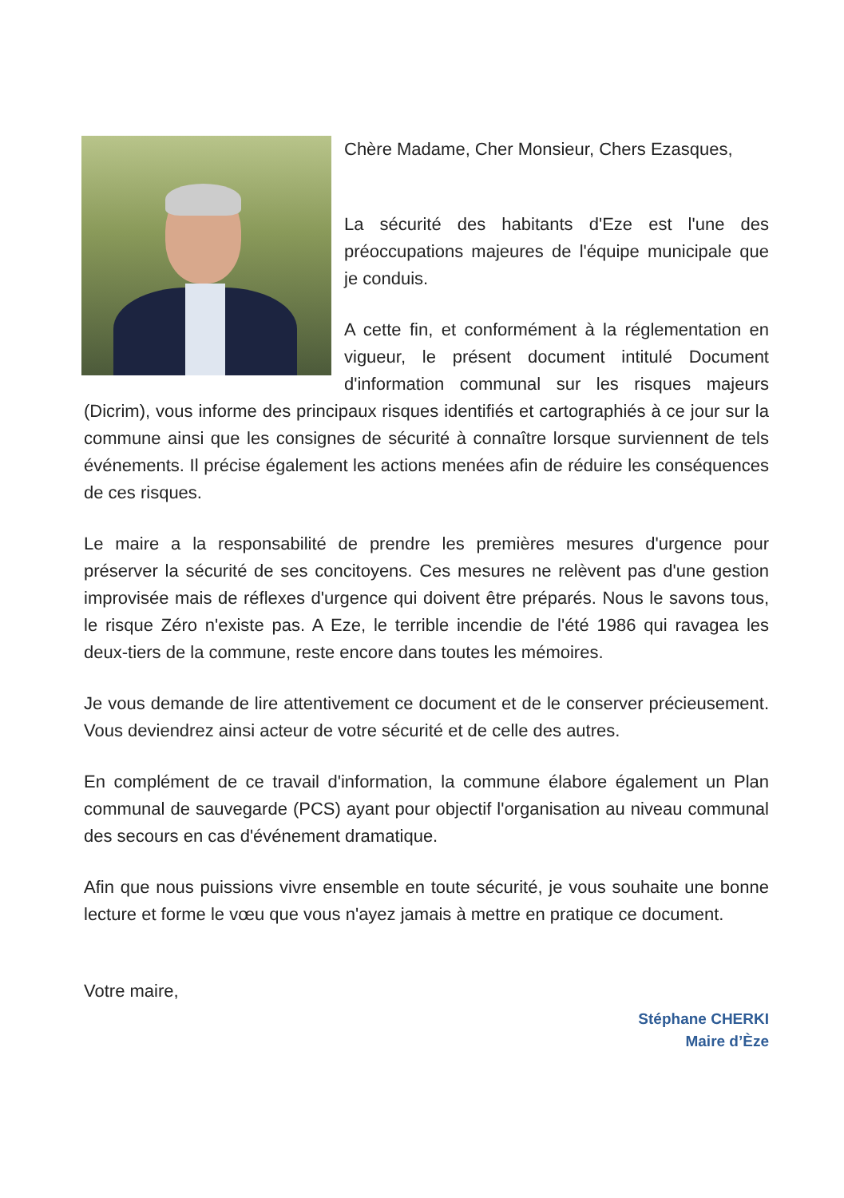Chère Madame, Cher Monsieur, Chers Ezasques,
La sécurité des habitants d'Eze est l'une des préoccupations majeures de l'équipe municipale que je conduis.
A cette fin, et conformément à la réglementation en vigueur, le présent document intitulé Document d'information communal sur les risques majeurs (Dicrim), vous informe des principaux risques identifiés et cartographiés à ce jour sur la commune ainsi que les consignes de sécurité à connaître lorsque surviennent de tels événements. Il précise également les actions menées afin de réduire les conséquences de ces risques.
Le maire a la responsabilité de prendre les premières mesures d'urgence pour préserver la sécurité de ses concitoyens. Ces mesures ne relèvent pas d'une gestion improvisée mais de réflexes d'urgence qui doivent être préparés. Nous le savons tous, le risque Zéro n'existe pas. A Eze, le terrible incendie de l'été 1986 qui ravagea les deux-tiers de la commune, reste encore dans toutes les mémoires.
Je vous demande de lire attentivement ce document et de le conserver précieusement. Vous deviendrez ainsi acteur de votre sécurité et de celle des autres.
En complément de ce travail d'information, la commune élabore également un Plan communal de sauvegarde (PCS) ayant pour objectif l'organisation au niveau communal des secours en cas d'événement dramatique.
Afin que nous puissions vivre ensemble en toute sécurité, je vous souhaite une bonne lecture et forme le vœu que vous n'ayez jamais à mettre en pratique ce document.
Votre maire,
Stéphane CHERKI
Maire d’Èze